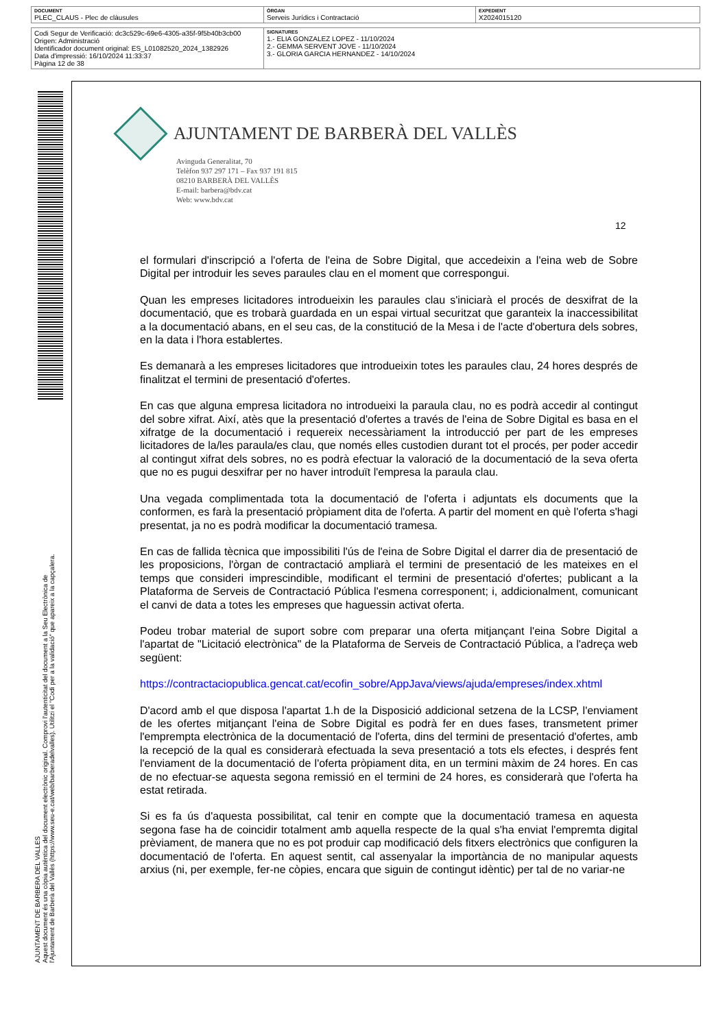| DOCUMENT PLEC_CLAUS - Plec de clàusules | ÒRGAN Serveis Jurídics i Contractació | EXPEDIENT X2024015120 |
| Codi Segur de Verificació: dc3c529c-69e6-4305-a35f-9f5b40b3cb00 Origen: Administració Identificador document original: ES_L01082520_2024_1382926 Data d'impressió: 16/10/2024 11:33:37 Pàgina 12 de 38 | SIGNATURES 1.- ELIA GONZALEZ LOPEZ - 11/10/2024 2.- GEMMA SERVENT JOVE - 11/10/2024 3.- GLORIA GARCIA HERNANDEZ - 14/10/2024 |
AJUNTAMENT DE BARBERA DEL VALLES
Aquest document és una còpia autèntica del document electrònic original. Comprovi l'autenticitat del document a la Seu Electrònica de l'Ajuntament de Barberà del Vallès (https://www.seu-e.cat/web/barberadelvalles). Utilitzi el "Codi per a la validació" que apareix a la capçalera.
AJUNTAMENT DE BARBERÀ DEL VALLÈS
Avinguda Generalitat, 70
Telèfon 937 297 171 – Fax 937 191 815
08210 BARBERÀ DEL VALLÈS
E-mail: barbera@bdv.cat
Web: www.bdv.cat
12
el formulari d'inscripció a l'oferta de l'eina de Sobre Digital, que accedeixin a l'eina web de Sobre Digital per introduir les seves paraules clau en el moment que correspongui.
Quan les empreses licitadores introdueixin les paraules clau s'iniciarà el procés de desxifrat de la documentació, que es trobarà guardada en un espai virtual securitzat que garanteix la inaccessibilitat a la documentació abans, en el seu cas, de la constitució de la Mesa i de l'acte d'obertura dels sobres, en la data i l'hora establertes.
Es demanarà a les empreses licitadores que introdueixin totes les paraules clau, 24 hores després de finalitzat el termini de presentació d'ofertes.
En cas que alguna empresa licitadora no introdueixi la paraula clau, no es podrà accedir al contingut del sobre xifrat. Així, atès que la presentació d'ofertes a través de l'eina de Sobre Digital es basa en el xifratge de la documentació i requereix necessàriament la introducció per part de les empreses licitadores de la/les paraula/es clau, que només elles custodien durant tot el procés, per poder accedir al contingut xifrat dels sobres, no es podrà efectuar la valoració de la documentació de la seva oferta que no es pugui desxifrar per no haver introduït l'empresa la paraula clau.
Una vegada complimentada tota la documentació de l'oferta i adjuntats els documents que la conformen, es farà la presentació pròpiament dita de l'oferta. A partir del moment en què l'oferta s'hagi presentat, ja no es podrà modificar la documentació tramesa.
En cas de fallida tècnica que impossibiliti l'ús de l'eina de Sobre Digital el darrer dia de presentació de les proposicions, l'òrgan de contractació ampliarà el termini de presentació de les mateixes en el temps que consideri imprescindible, modificant el termini de presentació d'ofertes; publicant a la Plataforma de Serveis de Contractació Pública l'esmena corresponent; i, addicionalment, comunicant el canvi de data a totes les empreses que haguessin activat oferta.
Podeu trobar material de suport sobre com preparar una oferta mitjançant l'eina Sobre Digital a l'apartat de "Licitació electrònica" de la Plataforma de Serveis de Contractació Pública, a l'adreça web següent:
https://contractaciopublica.gencat.cat/ecofin_sobre/AppJava/views/ajuda/empreses/index.xhtml
D'acord amb el que disposa l'apartat 1.h de la Disposició addicional setzena de la LCSP, l'enviament de les ofertes mitjançant l'eina de Sobre Digital es podrà fer en dues fases, transmetent primer l'emprempta electrònica de la documentació de l'oferta, dins del termini de presentació d'ofertes, amb la recepció de la qual es considerarà efectuada la seva presentació a tots els efectes, i després fent l'enviament de la documentació de l'oferta pròpiament dita, en un termini màxim de 24 hores. En cas de no efectuar-se aquesta segona remissió en el termini de 24 hores, es considerarà que l'oferta ha estat retirada.
Si es fa ús d'aquesta possibilitat, cal tenir en compte que la documentació tramesa en aquesta segona fase ha de coincidir totalment amb aquella respecte de la qual s'ha enviat l'empremta digital prèviament, de manera que no es pot produir cap modificació dels fitxers electrònics que configuren la documentació de l'oferta. En aquest sentit, cal assenyalar la importància de no manipular aquests arxius (ni, per exemple, fer-ne còpies, encara que siguin de contingut idèntic) per tal de no variar-ne